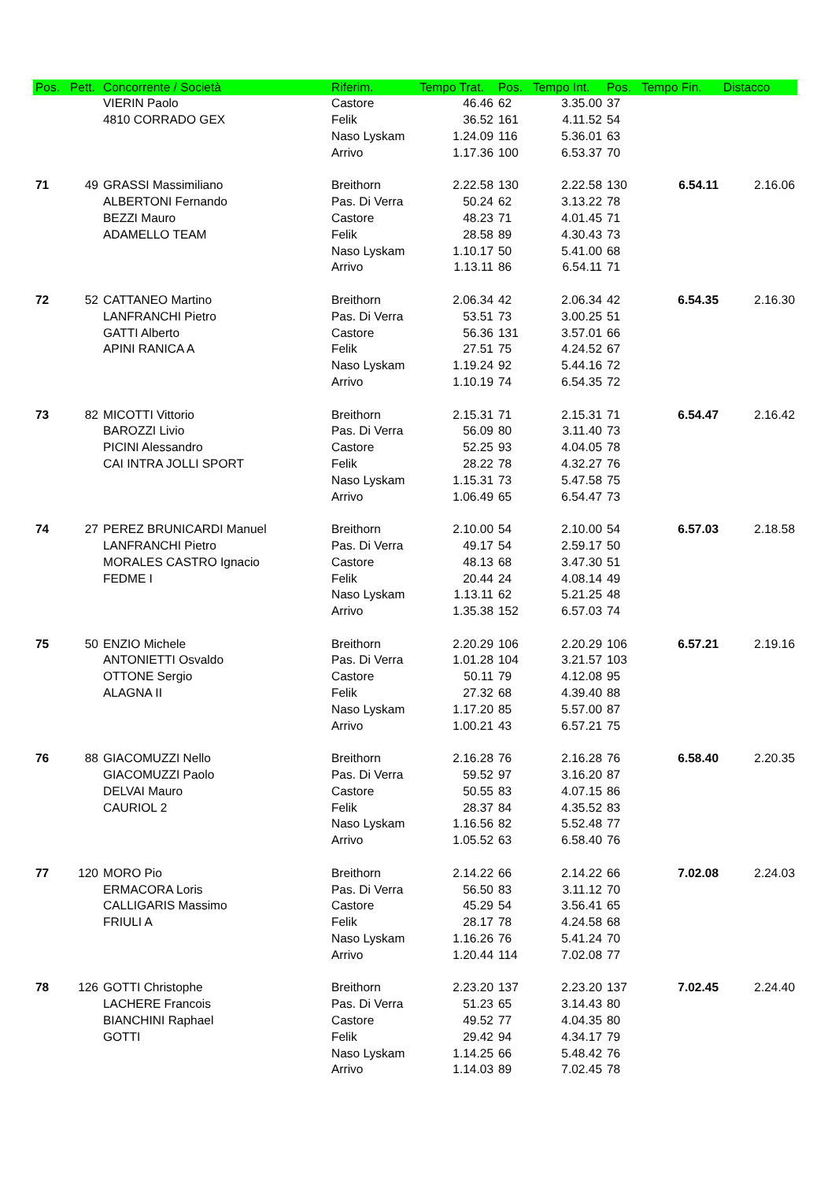| Pos. | Pett. | Concorrente / Società | Riferim. | Tempo Trat. | Pos. | Tempo Int. | Pos. | Tempo Fin. | Distacco |
| --- | --- | --- | --- | --- | --- | --- | --- | --- | --- |
| | | VIERIN Paolo | Castore | 46.46 | 62 | 3.35.00 | 37 | | |
| | | 4810 CORRADO GEX | Felik | 36.52 | 161 | 4.11.52 | 54 | | |
| | | | Naso Lyskam | 1.24.09 | 116 | 5.36.01 | 63 | | |
| | | | Arrivo | 1.17.36 | 100 | 6.53.37 | 70 | | |
| 71 | 49 | GRASSI Massimiliano | Breithorn | 2.22.58 | 130 | 2.22.58 | 130 | 6.54.11 | 2.16.06 |
| | | ALBERTONI Fernando | Pas. Di Verra | 50.24 | 62 | 3.13.22 | 78 | | |
| | | BEZZI Mauro | Castore | 48.23 | 71 | 4.01.45 | 71 | | |
| | | ADAMELLO TEAM | Felik | 28.58 | 89 | 4.30.43 | 73 | | |
| | | | Naso Lyskam | 1.10.17 | 50 | 5.41.00 | 68 | | |
| | | | Arrivo | 1.13.11 | 86 | 6.54.11 | 71 | | |
| 72 | 52 | CATTANEO Martino | Breithorn | 2.06.34 | 42 | 2.06.34 | 42 | 6.54.35 | 2.16.30 |
| | | LANFRANCHI Pietro | Pas. Di Verra | 53.51 | 73 | 3.00.25 | 51 | | |
| | | GATTI Alberto | Castore | 56.36 | 131 | 3.57.01 | 66 | | |
| | | APINI RANICA A | Felik | 27.51 | 75 | 4.24.52 | 67 | | |
| | | | Naso Lyskam | 1.19.24 | 92 | 5.44.16 | 72 | | |
| | | | Arrivo | 1.10.19 | 74 | 6.54.35 | 72 | | |
| 73 | 82 | MICOTTI Vittorio | Breithorn | 2.15.31 | 71 | 2.15.31 | 71 | 6.54.47 | 2.16.42 |
| | | BAROZZI Livio | Pas. Di Verra | 56.09 | 80 | 3.11.40 | 73 | | |
| | | PICINI Alessandro | Castore | 52.25 | 93 | 4.04.05 | 78 | | |
| | | CAI INTRA JOLLI SPORT | Felik | 28.22 | 78 | 4.32.27 | 76 | | |
| | | | Naso Lyskam | 1.15.31 | 73 | 5.47.58 | 75 | | |
| | | | Arrivo | 1.06.49 | 65 | 6.54.47 | 73 | | |
| 74 | 27 | PEREZ BRUNICARDI Manuel | Breithorn | 2.10.00 | 54 | 2.10.00 | 54 | 6.57.03 | 2.18.58 |
| | | LANFRANCHI Pietro | Pas. Di Verra | 49.17 | 54 | 2.59.17 | 50 | | |
| | | MORALES CASTRO Ignacio | Castore | 48.13 | 68 | 3.47.30 | 51 | | |
| | | FEDME I | Felik | 20.44 | 24 | 4.08.14 | 49 | | |
| | | | Naso Lyskam | 1.13.11 | 62 | 5.21.25 | 48 | | |
| | | | Arrivo | 1.35.38 | 152 | 6.57.03 | 74 | | |
| 75 | 50 | ENZIO Michele | Breithorn | 2.20.29 | 106 | 2.20.29 | 106 | 6.57.21 | 2.19.16 |
| | | ANTONIETTI Osvaldo | Pas. Di Verra | 1.01.28 | 104 | 3.21.57 | 103 | | |
| | | OTTONE Sergio | Castore | 50.11 | 79 | 4.12.08 | 95 | | |
| | | ALAGNA II | Felik | 27.32 | 68 | 4.39.40 | 88 | | |
| | | | Naso Lyskam | 1.17.20 | 85 | 5.57.00 | 87 | | |
| | | | Arrivo | 1.00.21 | 43 | 6.57.21 | 75 | | |
| 76 | 88 | GIACOMUZZI Nello | Breithorn | 2.16.28 | 76 | 2.16.28 | 76 | 6.58.40 | 2.20.35 |
| | | GIACOMUZZI Paolo | Pas. Di Verra | 59.52 | 97 | 3.16.20 | 87 | | |
| | | DELVAI Mauro | Castore | 50.55 | 83 | 4.07.15 | 86 | | |
| | | CAURIOL 2 | Felik | 28.37 | 84 | 4.35.52 | 83 | | |
| | | | Naso Lyskam | 1.16.56 | 82 | 5.52.48 | 77 | | |
| | | | Arrivo | 1.05.52 | 63 | 6.58.40 | 76 | | |
| 77 | 120 | MORO Pio | Breithorn | 2.14.22 | 66 | 2.14.22 | 66 | 7.02.08 | 2.24.03 |
| | | ERMACORA Loris | Pas. Di Verra | 56.50 | 83 | 3.11.12 | 70 | | |
| | | CALLIGARIS Massimo | Castore | 45.29 | 54 | 3.56.41 | 65 | | |
| | | FRIULI A | Felik | 28.17 | 78 | 4.24.58 | 68 | | |
| | | | Naso Lyskam | 1.16.26 | 76 | 5.41.24 | 70 | | |
| | | | Arrivo | 1.20.44 | 114 | 7.02.08 | 77 | | |
| 78 | 126 | GOTTI Christophe | Breithorn | 2.23.20 | 137 | 2.23.20 | 137 | 7.02.45 | 2.24.40 |
| | | LACHERE Francois | Pas. Di Verra | 51.23 | 65 | 3.14.43 | 80 | | |
| | | BIANCHINI Raphael | Castore | 49.52 | 77 | 4.04.35 | 80 | | |
| | | GOTTI | Felik | 29.42 | 94 | 4.34.17 | 79 | | |
| | | | Naso Lyskam | 1.14.25 | 66 | 5.48.42 | 76 | | |
| | | | Arrivo | 1.14.03 | 89 | 7.02.45 | 78 | | |